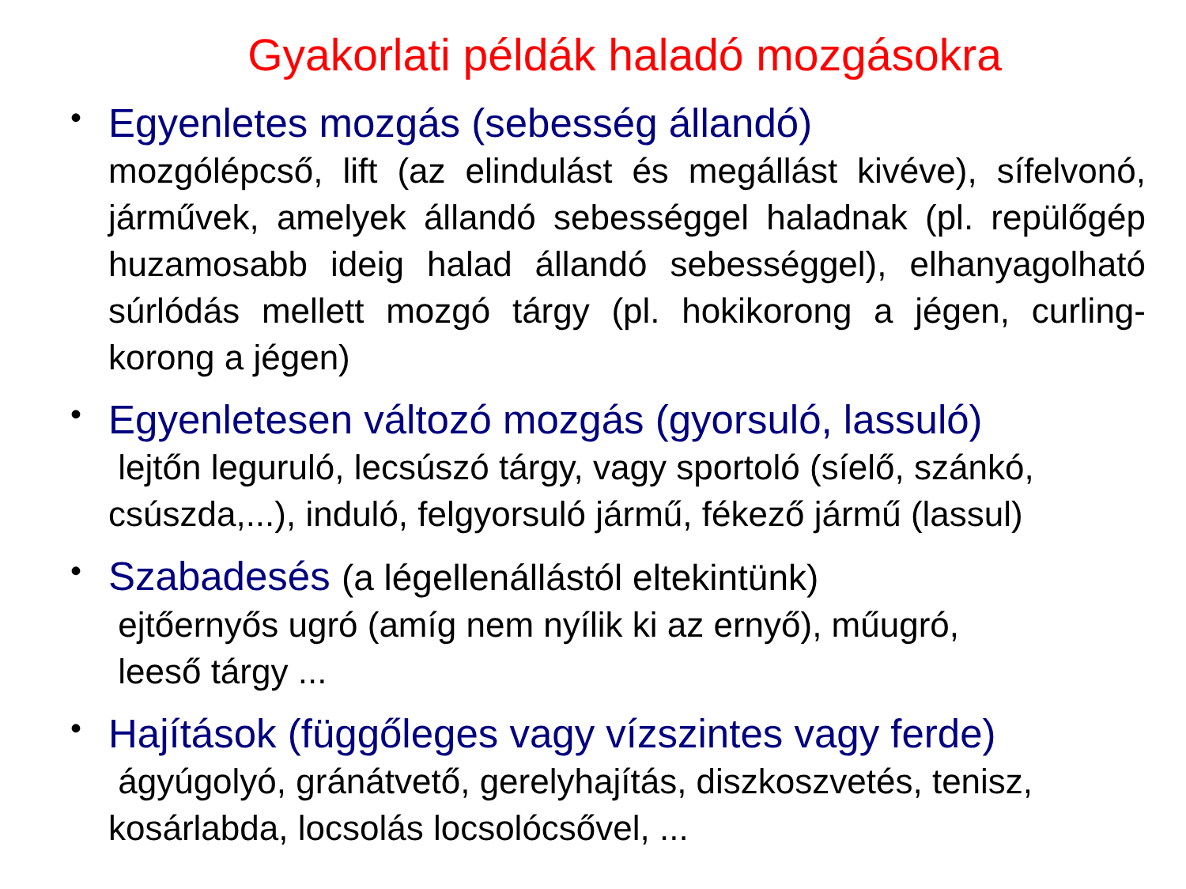Gyakorlati példák haladó mozgásokra
•
Egyenletes mozgás (sebesség állandó)
mozgólépcső, lift (az elindulást és megállást kivéve), sífelvonó, járművek, amelyek állandó sebességgel haladnak (pl. repülőgép huzamosabb ideig halad állandó sebességgel), elhanyagolható súrlódás mellett mozgó tárgy (pl. hokikorong a jégen, curling-korong a jégen)
•
Egyenletesen változó mozgás (gyorsuló, lassuló)
lejtőn leguruló, lecsúszó tárgy, vagy sportoló (síelő, szánkó, csúszda,...), induló, felgyorsuló jármű, fékező jármű (lassul)
•
Szabadesés (a légellenállástól eltekintünk)
ejtőernyős ugró (amíg nem nyílik ki az ernyő), műugró,
leeső tárgy ...
•
Hajítások (függőleges vagy vízszintes vagy ferde)
ágyúgolyó, gránátvető, gerelyhajítás, diszkoszvetés, tenisz, kosárlabda, locsolás locsolócsővel, ...